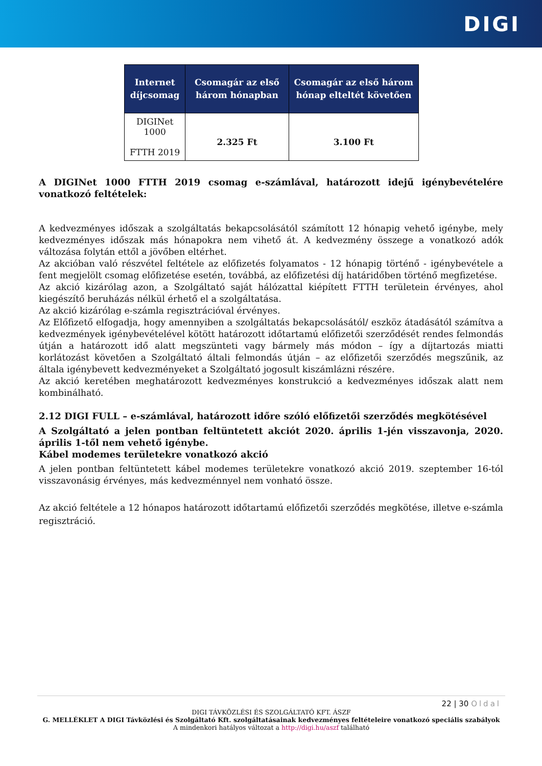DIGI
| Internet díjcsomag | Csomagár az első három hónapban | Csomagár az első három hónap elteltét követően |
| --- | --- | --- |
| DIGINet 1000 FTTH 2019 | 2.325 Ft | 3.100 Ft |
A DIGINet 1000 FTTH 2019 csomag e-számlával, határozott idejű igénybevételére vonatkozó feltételek:
A kedvezményes időszak a szolgáltatás bekapcsolásától számított 12 hónapig vehető igénybe, mely kedvezményes időszak más hónapokra nem vihető át. A kedvezmény összege a vonatkozó adók változása folytán ettől a jövőben eltérhet.
Az akcióban való részvétel feltétele az előfizetés folyamatos - 12 hónapig történő - igénybevétele a fent megjelölt csomag előfizetése esetén, továbbá, az előfizetési díj határidőben történő megfizetése.
Az akció kizárólag azon, a Szolgáltató saját hálózattal kiépített FTTH területein érvényes, ahol kiegészítő beruházás nélkül érhető el a szolgáltatása.
Az akció kizárólag e-számla regisztrációval érvényes.
Az Előfizető elfogadja, hogy amennyiben a szolgáltatás bekapcsolásától/ eszköz átadásától számítva a kedvezmények igénybevételével kötött határozott időtartamú előfizetői szerződését rendes felmondás útján a határozott idő alatt megszünteti vagy bármely más módon – így a díjtartozás miatti korlátozást követően a Szolgáltató általi felmondás útján – az előfizetői szerződés megszűnik, az általa igénybevett kedvezményeket a Szolgáltató jogosult kiszámlázni részére.
Az akció keretében meghatározott kedvezményes konstrukció a kedvezményes időszak alatt nem kombinálható.
2.12 DIGI FULL – e-számlával, határozott időre szóló előfizetői szerződés megkötésével
A Szolgáltató a jelen pontban feltüntetett akciót 2020. április 1-jén visszavonja, 2020. április 1-től nem vehető igénybe.
Kábel modemes területekre vonatkozó akció
A jelen pontban feltüntetett kábel modemes területekre vonatkozó akció 2019. szeptember 16-tól visszavonásig érvényes, más kedvezménnyel nem vonható össze.
Az akció feltétele a 12 hónapos határozott időtartamú előfizetői szerződés megkötése, illetve e-számla regisztráció.
22 | 30 Oldal
DIGI TÁVKÖZLÉSI ÉS SZOLGÁLTATÓ KFT. ÁSZF
G. MELLÉKLET A DIGI Távközlési és Szolgáltató Kft. szolgáltatásainak kedvezményes feltételeire vonatkozó speciális szabályok
A mindenkori hatályos változat a http://digi.hu/aszf található